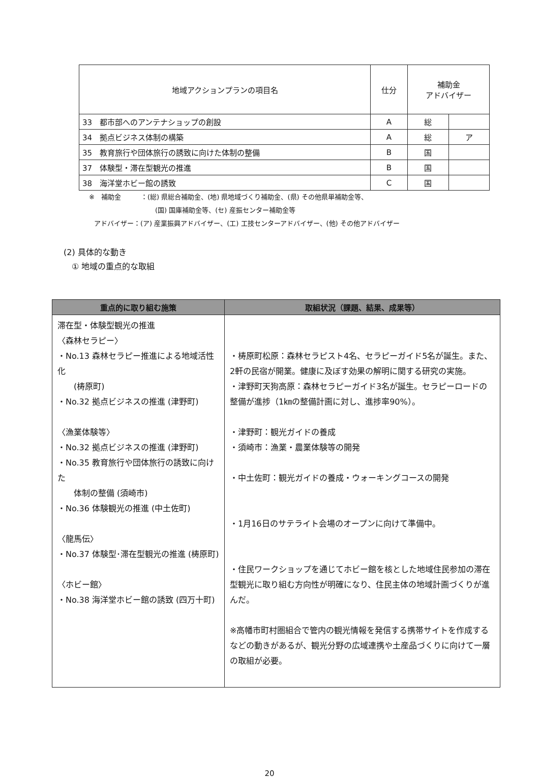| 地域アクションプランの項目名 | 仕分 | 補助金 アドバイザー | |
| --- | --- | --- | --- |
| 33 都市部へのアンテナショップの創設 | A | 総 | |
| 34 拠点ビジネス体制の構築 | A | 総 | ア |
| 35 教育旅行や団体旅行の誘致に向けた体制の整備 | B | 国 | |
| 37 体験型・滞在型観光の推進 | B | 国 | |
| 38 海洋堂ホビー館の誘致 | C | 国 | |
※　補助金　　　：(総) 県総合補助金、(地) 県地域づくり補助金、(県) その他県単補助金等、
(国) 国庫補助金等、(セ) 産振センター補助金等
アドバイザー：(ア) 産業振興アドバイザー、(工) 工技センターアドバイザー、(他) その他アドバイザー
(2) 具体的な動き
　① 地域の重点的な取組
| 重点的に取り組む施策 | 取組状況（課題、結果、成果等） |
| --- | --- |
| 滞在型・体験型観光の推進 〈森林セラピー〉 ・No.13 森林セラピー推進による地域活性化 (梼原町) ・No.32 拠点ビジネスの推進 (津野町) 〈漁業体験等〉 ・No.32 拠点ビジネスの推進 (津野町) ・No.35 教育旅行や団体旅行の誘致に向けた 体制の整備 (須崎市) ・No.36 体験観光の推進 (中土佐町) 〈龍馬伝〉 ・No.37 体験型･滞在型観光の推進 (梼原町) 〈ホビー館〉 ・No.38 海洋堂ホビー館の誘致 (四万十町) | ・梼原町松原：森林セラピスト4名、セラピーガイド5名が誕生。また、2軒の民宿が開業。健康に及ぼす効果の解明に関する研究の実施。 ・津野町天狗高原：森林セラピーガイド3名が誕生。セラピーロードの整備が進捗（1㎞の整備計画に対し、進捗率90%）。 ・津野町：観光ガイドの養成 ・須崎市：漁業・農業体験等の開発 ・中土佐町：観光ガイドの養成・ウォーキングコースの開発 ・1月16日のサテライト会場のオープンに向けて準備中。 ・住民ワークショップを通じてホビー館を核とした地域住民参加の滞在型観光に取り組む方向性が明確になり、住民主体の地域計画づくりが進んだ。 ※高幡市町村圏組合で管内の観光情報を発信する携帯サイトを作成するなどの動きがあるが、観光分野の広域連携や土産品づくりに向けて一層の取組が必要。 |
20